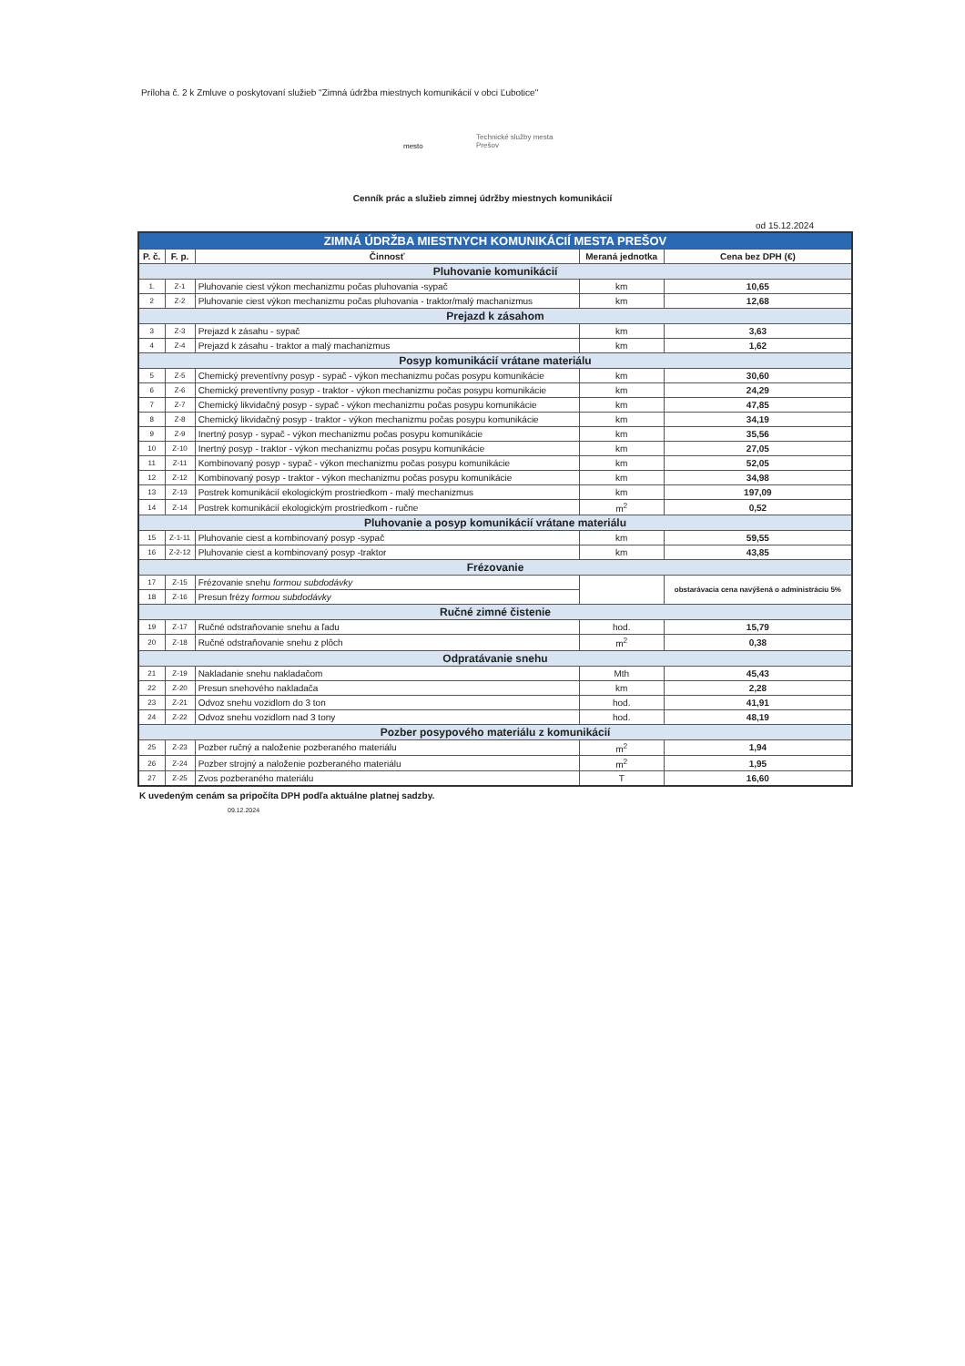Príloha č. 2 k Zmluve o poskytovaní služieb "Zimná údržba miestnych komunikácií v obci Ľubotice"
mesto
Technické služby mesta
Prešov
Cenník prác a služieb zimnej údržby miestnych komunikácií
od 15.12.2024
| ZIMNÁ ÚDRŽBA MIESTNYCH KOMUNIKÁCIÍ MESTA PREŠOV | | | | |
| --- | --- | --- | --- | --- |
| P. č. | F. p. | Činnosť | Meraná jednotka | Cena bez DPH (€) |
| Pluhovanie komunikácií | | | | |
| 1. | Z-1 | Pluhovanie ciest výkon mechanizmu počas pluhovania -sypač | km | 10,65 |
| 2 | Z-2 | Pluhovanie ciest výkon mechanizmu počas pluhovania - traktor/malý machanizmus | km | 12,68 |
| Prejazd k zásahom | | | | |
| 3 | Z-3 | Prejazd k zásahu - sypač | km | 3,63 |
| 4 | Z-4 | Prejazd k zásahu - traktor a malý machanizmus | km | 1,62 |
| Posyp komunikácií vrátane materiálu | | | | |
| 5 | Z-5 | Chemický preventívny posyp - sypač - výkon mechanizmu počas posypu komunikácie | km | 30,60 |
| 6 | Z-6 | Chemický preventívny posyp - traktor - výkon mechanizmu počas posypu komunikácie | km | 24,29 |
| 7 | Z-7 | Chemický likvidačný posyp - sypač - výkon mechanizmu počas posypu komunikácie | km | 47,85 |
| 8 | Z-8 | Chemický likvidačný posyp - traktor - výkon mechanizmu počas posypu komunikácie | km | 34,19 |
| 9 | Z-9 | Inertný posyp - sypač - výkon mechanizmu počas posypu komunikácie | km | 35,56 |
| 10 | Z-10 | Inertný posyp - traktor - výkon mechanizmu počas posypu komunikácie | km | 27,05 |
| 11 | Z-11 | Kombinovaný posyp - sypač - výkon mechanizmu počas posypu komunikácie | km | 52,05 |
| 12 | Z-12 | Kombinovaný posyp - traktor - výkon mechanizmu počas posypu komunikácie | km | 34,98 |
| 13 | Z-13 | Postrek komunikácií ekologickým prostriedkom - malý mechanizmus | km | 197,09 |
| 14 | Z-14 | Postrek komunikácií ekologickým prostriedkom - ručne | m<sup>2</sup> | 0,52 |
| Pluhovanie a posyp komunikácií vrátane materiálu | | | | |
| 15 | Z-1-11 | Pluhovanie ciest a kombinovaný posyp -sypač | km | 59,55 |
| 16 | Z-2-12 | Pluhovanie ciest a kombinovaný posyp -traktor | km | 43,85 |
| Frézovanie | | | | |
| 17 | Z-15 | Frézovanie snehu formou subdodávky | | obstarávacia cena navýšená o administráciu 5% |
| 18 | Z-16 | Presun frézy formou subdodávky | | |
| Ručné zimné čistenie | | | | |
| 19 | Z-17 | Ručné odstraňovanie snehu a ľadu | hod. | 15,79 |
| 20 | Z-18 | Ručné odstraňovanie snehu z plôch | m<sup>2</sup> | 0,38 |
| Odpratávanie snehu | | | | |
| 21 | Z-19 | Nakladanie snehu nakladačom | Mth | 45,43 |
| 22 | Z-20 | Presun snehového nakladača | km | 2,28 |
| 23 | Z-21 | Odvoz snehu vozidlom do 3 ton | hod. | 41,91 |
| 24 | Z-22 | Odvoz snehu vozidlom nad 3 tony | hod. | 48,19 |
| Pozber posypového materiálu z komunikácií | | | | |
| 25 | Z-23 | Pozber ručný a naloženie pozberaného materiálu | m<sup>2</sup> | 1,94 |
| 26 | Z-24 | Pozber strojný a naloženie pozberaného materiálu | m<sup>2</sup> | 1,95 |
| 27 | Z-25 | Zvos pozberaného materiálu | T | 16,60 |
K uvedeným cenám sa pripočíta DPH podľa aktuálne platnej sadzby.
09.12.2024